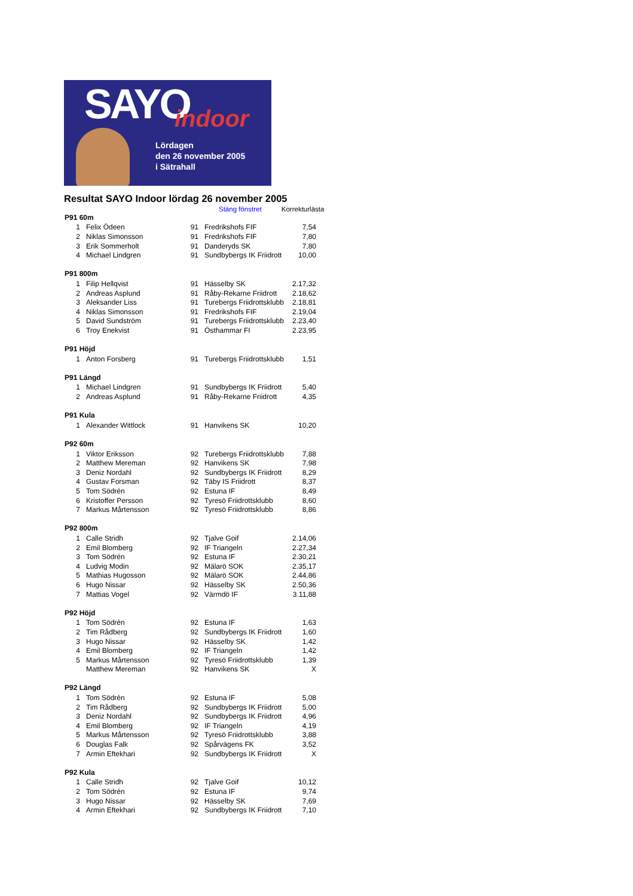SAYO indoor
Lördagen
den 26 november 2005
i Sätrahall
Resultat SAYO Indoor lördag 26 november 2005
Stäng fönstret Korrekturlästa
| P91 60m | | | | |
| --- | --- | --- | --- | --- |
| 1 | Felix Ödeen | 91 | Fredrikshofs FIF | 7,54 |
| 2 | Niklas Simonsson | 91 | Fredrikshofs FIF | 7,80 |
| 3 | Erik Sommerholt | 91 | Danderyds SK | 7,80 |
| 4 | Michael Lindgren | 91 | Sundbybergs IK Friidrott | 10,00 |
| P91 800m | | | | |
| 1 | Filip Hellqvist | 91 | Hässelby SK | 2.17,32 |
| 2 | Andreas Asplund | 91 | Råby-Rekarne Friidrott | 2.18,62 |
| 3 | Aleksander Liss | 91 | Turebergs Friidrottsklubb | 2.18,81 |
| 4 | Niklas Simonsson | 91 | Fredrikshofs FIF | 2.19,04 |
| 5 | David Sundström | 91 | Turebergs Friidrottsklubb | 2.23,40 |
| 6 | Troy Enekvist | 91 | Östhammar FI | 2.23,95 |
| P91 Höjd | | | | |
| 1 | Anton Forsberg | 91 | Turebergs Friidrottsklubb | 1,51 |
| P91 Längd | | | | |
| 1 | Michael Lindgren | 91 | Sundbybergs IK Friidrott | 5,40 |
| 2 | Andreas Asplund | 91 | Råby-Rekarne Friidrott | 4,35 |
| P91 Kula | | | | |
| 1 | Alexander Wittlock | 91 | Hanvikens SK | 10,20 |
| P92 60m | | | | |
| 1 | Viktor Eriksson | 92 | Turebergs Friidrottsklubb | 7,88 |
| 2 | Matthew Mereman | 92 | Hanvikens SK | 7,98 |
| 3 | Deniz Nordahl | 92 | Sundbybergs IK Friidrott | 8,29 |
| 4 | Gustav Forsman | 92 | Täby IS Friidrott | 8,37 |
| 5 | Tom Södrén | 92 | Estuna IF | 8,49 |
| 6 | Kristoffer Persson | 92 | Tyresö Friidrottsklubb | 8,60 |
| 7 | Markus Mårtensson | 92 | Tyresö Friidrottsklubb | 8,86 |
| P92 800m | | | | |
| 1 | Calle Stridh | 92 | Tjalve Goif | 2.14,06 |
| 2 | Emil Blomberg | 92 | IF Triangeln | 2.27,34 |
| 3 | Tom Södrén | 92 | Estuna IF | 2.30,21 |
| 4 | Ludvig Modin | 92 | Mälarö SOK | 2.35,17 |
| 5 | Mathias Hugosson | 92 | Mälarö SOK | 2.44,86 |
| 6 | Hugo Nissar | 92 | Hässelby SK | 2.50,36 |
| 7 | Mattias Vogel | 92 | Värmdö IF | 3.11,88 |
| P92 Höjd | | | | |
| 1 | Tom Södrén | 92 | Estuna IF | 1,63 |
| 2 | Tim Rådberg | 92 | Sundbybergs IK Friidrott | 1,60 |
| 3 | Hugo Nissar | 92 | Hässelby SK | 1,42 |
| 4 | Emil Blomberg | 92 | IF Triangeln | 1,42 |
| 5 | Markus Mårtensson | 92 | Tyresö Friidrottsklubb | 1,39 |
| | Matthew Mereman | 92 | Hanvikens SK | X |
| P92 Längd | | | | |
| 1 | Tom Södrén | 92 | Estuna IF | 5,08 |
| 2 | Tim Rådberg | 92 | Sundbybergs IK Friidrott | 5,00 |
| 3 | Deniz Nordahl | 92 | Sundbybergs IK Friidrott | 4,96 |
| 4 | Emil Blomberg | 92 | IF Triangeln | 4,19 |
| 5 | Markus Mårtensson | 92 | Tyresö Friidrottsklubb | 3,88 |
| 6 | Douglas Falk | 92 | Spårvägens FK | 3,52 |
| 7 | Armin Eftekhari | 92 | Sundbybergs IK Friidrott | X |
| P92 Kula | | | | |
| 1 | Calle Stridh | 92 | Tjalve Goif | 10,12 |
| 2 | Tom Södrén | 92 | Estuna IF | 9,74 |
| 3 | Hugo Nissar | 92 | Hässelby SK | 7,69 |
| 4 | Armin Eftekhari | 92 | Sundbybergs IK Friidrott | 7,10 |